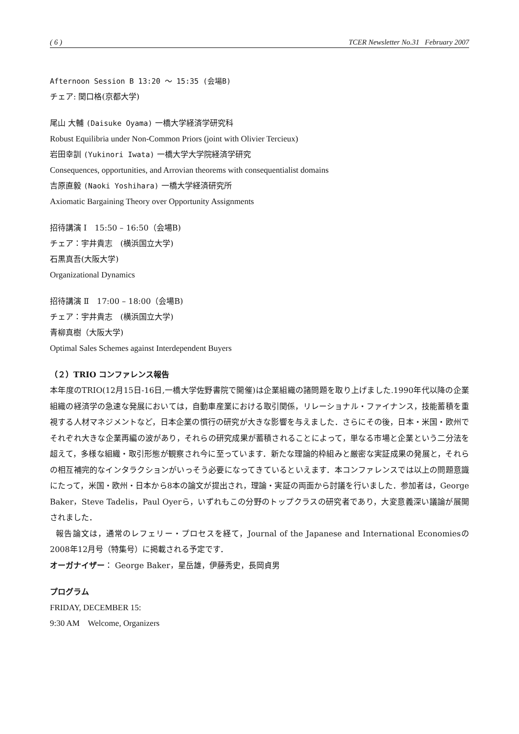( 6 ) TCER Newsletter No.31 February 2007
Afternoon Session B 13:20 〜 15:35 (会場B)
チェア: 関口格(京都大学)
尾山 大輔 (Daisuke Oyama) 一橋大学経済学研究科
Robust Equilibria under Non-Common Priors (joint with Olivier Tercieux)
岩田幸訓 (Yukinori Iwata) 一橋大学大学院経済学研究
Consequences, opportunities, and Arrovian theorems with consequentialist domains
吉原直毅 (Naoki Yoshihara) 一橋大学経済研究所
Axiomatic Bargaining Theory over Opportunity Assignments
招待講演 Ⅰ　15:50 – 16:50（会場B)
チェア：宇井貴志　(横浜国立大学)
石黒真吾(大阪大学)
Organizational Dynamics
招待講演 Ⅱ　17:00 – 18:00（会場B)
チェア：宇井貴志　(横浜国立大学)
青柳真樹（大阪大学)
Optimal Sales Schemes against Interdependent Buyers
（２）TRIO コンファレンス報告
本年度のTRIO(12月15日-16日,一橋大学佐野書院で開催)は企業組織の諸問題を取り上げました.1990年代以降の企業組織の経済学の急速な発展においては，自動車産業における取引関係，リレーショナル・ファイナンス，技能蓄積を重視する人材マネジメントなど，日本企業の慣行の研究が大きな影響を与えました．さらにその後，日本・米国・欧州でそれぞれ大きな企業再編の波があり，それらの研究成果が蓄積されることによって，単なる市場と企業という二分法を超えて，多様な組織・取引形態が観察され今に至っています．新たな理論的枠組みと厳密な実証成果の発展と，それらの相互補完的なインタラクションがいっそう必要になってきているといえます．本コンファレンスでは以上の問題意識にたって，米国・欧州・日本から8本の論文が提出され，理論・実証の両面から討議を行いました．参加者は，George Baker，Steve Tadelis，Paul Oyerら，いずれもこの分野のトップクラスの研究者であり，大変意義深い議論が展開されました．
報告論文は，通常のレフェリー・プロセスを経て，Journal of the Japanese and International Economiesの2008年12月号（特集号）に掲載される予定です．
オーガナイザー： George Baker，星岳雄，伊藤秀史，長岡貞男
プログラム
FRIDAY, DECEMBER 15:
9:30 AM Welcome, Organizers